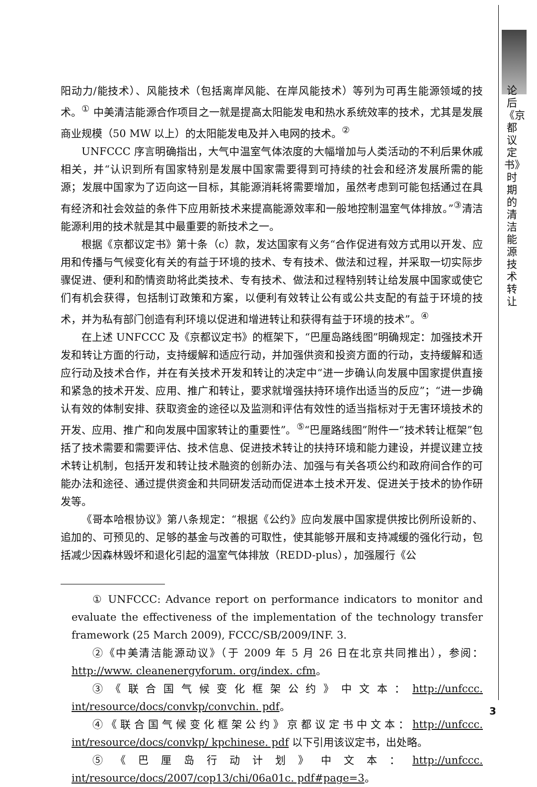论后《京都议定书》时期的清洁能源技术转让
阳动力/能技术）、风能技术（包括离岸风能、在岸风能技术）等列为可再生能源领域的技术。<sup>①</sup> 中美清洁能源合作项目之一就是提高太阳能发电和热水系统效率的技术，尤其是发展商业规模（50 MW 以上）的太阳能发电及并入电网的技术。<sup>②</sup>
UNFCCC 序言明确指出，大气中温室气体浓度的大幅增加与人类活动的不利后果休戚相关，并“认识到所有国家特别是发展中国家需要得到可持续的社会和经济发展所需的能源；发展中国家为了迈向这一目标，其能源消耗将需要增加，虽然考虑到可能包括通过在具有经济和社会效益的条件下应用新技术来提高能源效率和一般地控制温室气体排放。”<sup>③</sup>清洁能源利用的技术就是其中最重要的新技术之一。
根据《京都议定书》第十条（c）款，发达国家有义务“合作促进有效方式用以开发、应用和传播与气候变化有关的有益于环境的技术、专有技术、做法和过程，并采取一切实际步骤促进、便利和酌情资助将此类技术、专有技术、做法和过程特别转让给发展中国家或使它们有机会获得，包括制订政策和方案，以便利有效转让公有或公共支配的有益于环境的技术，并为私有部门创造有利环境以促进和增进转让和获得有益于环境的技术”。<sup>④</sup>
在上述 UNFCCC 及《京都议定书》的框架下，“巴厘岛路线图”明确规定：加强技术开发和转让方面的行动，支持缓解和适应行动，并加强供资和投资方面的行动，支持缓解和适应行动及技术合作，并在有关技术开发和转让的决定中“进一步确认向发展中国家提供直接和紧急的技术开发、应用、推广和转让，要求就增强扶持环境作出适当的反应”；“进一步确认有效的体制安排、获取资金的途径以及监测和评估有效性的适当指标对于无害环境技术的开发、应用、推广和向发展中国家转让的重要性”。<sup>⑤</sup>“巴厘路线图”附件一“技术转让框架”包括了技术需要和需要评估、技术信息、促进技术转让的扶持环境和能力建设，并提议建立技术转让机制，包括开发和转让技术融资的创新办法、加强与有关各项公约和政府间合作的可能办法和途径、通过提供资金和共同研发活动而促进本土技术开发、促进关于技术的协作研发等。
《哥本哈根协议》第八条规定：“根据《公约》应向发展中国家提供按比例所设新的、追加的、可预见的、足够的基金与改善的可取性，使其能够开展和支持减缓的强化行动，包括减少因森林毁坏和退化引起的温室气体排放（REDD-plus），加强履行《公
① UNFCCC: Advance report on performance indicators to monitor and evaluate the effectiveness of the implementation of the technology transfer framework (25 March 2009), FCCC/SB/2009/INF. 3.
②《中美清洁能源动议》（于 2009 年 5 月 26 日在北京共同推出），参阅：http://www. cleanenergyforum. org/index. cfm。
③《联合国气候变化框架公约》中文本：http://unfccc. int/resource/docs/convkp/convchin. pdf。
④《联合国气候变化框架公约》京都议定书中文本：http://unfccc. int/resource/docs/convkp/ kpchinese. pdf 以下引用该议定书，出处略。
⑤《巴厘岛行动计划》中文本：http://unfccc. int/resource/docs/2007/cop13/chi/06a01c. pdf#page=3。
3